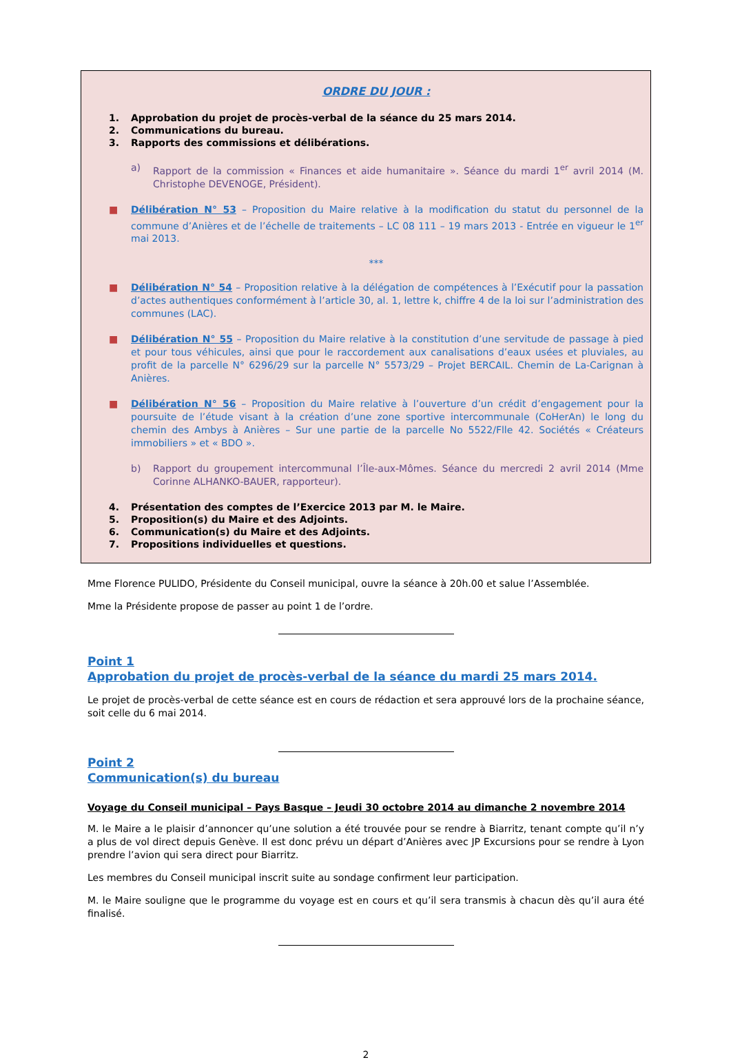ORDRE DU JOUR :
1. Approbation du projet de procès-verbal de la séance du 25 mars 2014.
2. Communications du bureau.
3. Rapports des commissions et délibérations.
a) Rapport de la commission « Finances et aide humanitaire ». Séance du mardi 1<sup>er</sup> avril 2014 (M. Christophe DEVENOGE, Président).
■ Délibération N° 53 – Proposition du Maire relative à la modification du statut du personnel de la commune d’Anières et de l’échelle de traitements – LC 08 111 – 19 mars 2013 - Entrée en vigueur le 1<sup>er</sup> mai 2013.
***
■ Délibération N° 54 – Proposition relative à la délégation de compétences à l’Exécutif pour la passation d’actes authentiques conformément à l’article 30, al. 1, lettre k, chiffre 4 de la loi sur l’administration des communes (LAC).
■ Délibération N° 55 – Proposition du Maire relative à la constitution d’une servitude de passage à pied et pour tous véhicules, ainsi que pour le raccordement aux canalisations d’eaux usées et pluviales, au profit de la parcelle N° 6296/29 sur la parcelle N° 5573/29 – Projet BERCAIL. Chemin de La-Carignan à Anières.
■ Délibération N° 56 – Proposition du Maire relative à l’ouverture d’un crédit d’engagement pour la poursuite de l’étude visant à la création d’une zone sportive intercommunale (CoHerAn) le long du chemin des Ambys à Anières – Sur une partie de la parcelle No 5522/Flle 42. Sociétés « Créateurs immobiliers » et « BDO ».
b) Rapport du groupement intercommunal l’Île-aux-Mômes. Séance du mercredi 2 avril 2014 (Mme Corinne ALHANKO-BAUER, rapporteur).
4. Présentation des comptes de l’Exercice 2013 par M. le Maire.
5. Proposition(s) du Maire et des Adjoints.
6. Communication(s) du Maire et des Adjoints.
7. Propositions individuelles et questions.
Mme Florence PULIDO, Présidente du Conseil municipal, ouvre la séance à 20h.00 et salue l’Assemblée.
Mme la Présidente propose de passer au point 1 de l’ordre.
Point 1
Approbation du projet de procès-verbal de la séance du mardi 25 mars 2014.
Le projet de procès-verbal de cette séance est en cours de rédaction et sera approuvé lors de la prochaine séance, soit celle du 6 mai 2014.
Point 2
Communication(s) du bureau
Voyage du Conseil municipal – Pays Basque – Jeudi 30 octobre 2014 au dimanche 2 novembre 2014
M. le Maire a le plaisir d’annoncer qu’une solution a été trouvée pour se rendre à Biarritz, tenant compte qu’il n’y a plus de vol direct depuis Genève. Il est donc prévu un départ d’Anières avec JP Excursions pour se rendre à Lyon prendre l’avion qui sera direct pour Biarritz.
Les membres du Conseil municipal inscrit suite au sondage confirment leur participation.
M. le Maire souligne que le programme du voyage est en cours et qu’il sera transmis à chacun dès qu’il aura été finalisé.
2